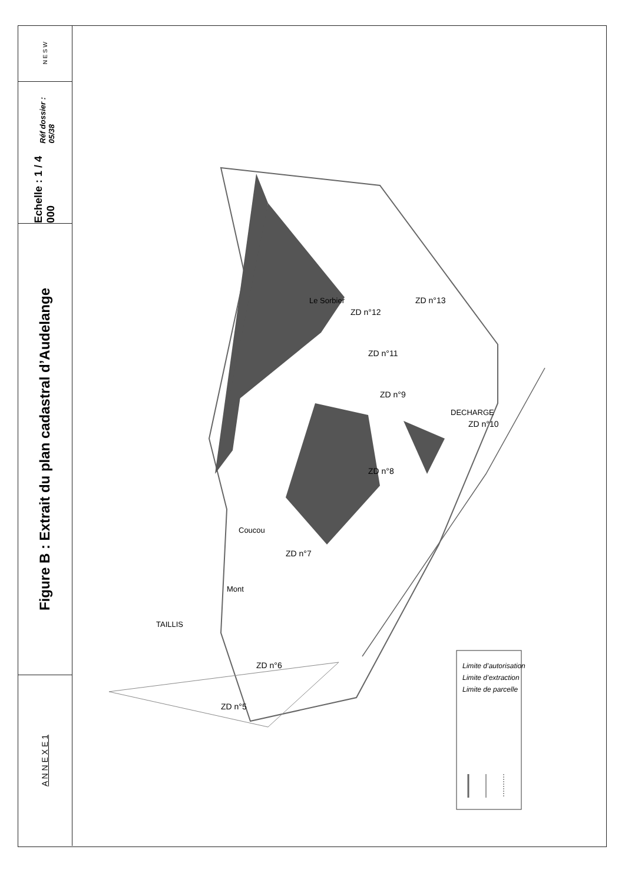N E S W
Echelle : 1 / 4 000
Réf dossier : 05/38
Figure B : Extrait du plan cadastral d’Audelange
A N N E X E 1
Le Sorbier
ZD n°12
ZD n°13
ZD n°11
ZD n°9
DECHARGE
ZD n°10
ZD n°8
Coucou
ZD n°7
Mont
TAILLIS
ZD n°6
ZD n°5
Limite d’autorisation
Limite d’extraction
Limite de parcelle